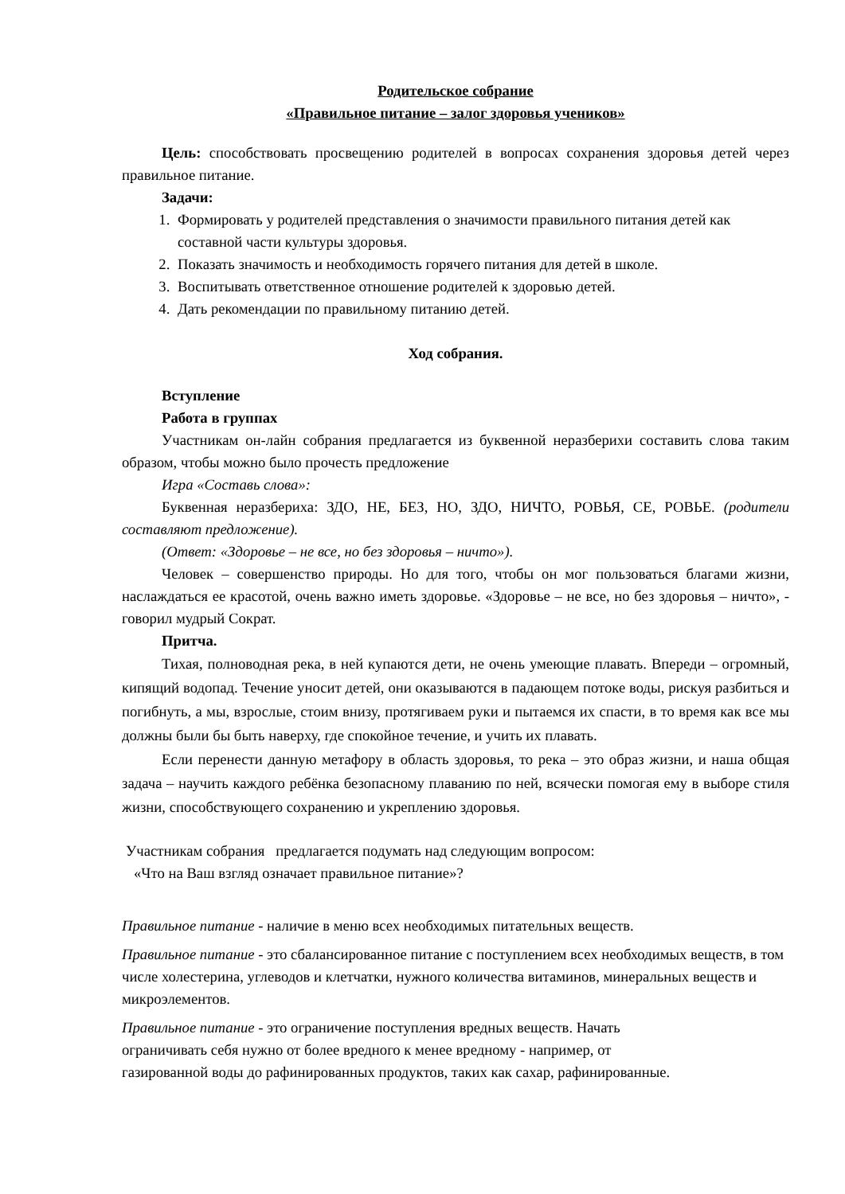Родительское собрание
«Правильное питание – залог здоровья учеников»
Цель: способствовать просвещению родителей в вопросах сохранения здоровья детей через правильное питание.
Задачи:
1. Формировать у родителей представления о значимости правильного питания детей как составной части культуры здоровья.
2. Показать значимость и необходимость горячего питания для детей в школе.
3. Воспитывать ответственное отношение родителей к здоровью детей.
4. Дать рекомендации по правильному питанию детей.
Ход собрания.
Вступление
Работа в группах
Участникам он-лайн собрания предлагается из буквенной неразберихи составить слова таким образом, чтобы можно было прочесть предложение
Игра «Составь слова»:
Буквенная неразбериха: ЗДО, НЕ, БЕЗ, НО, ЗДО, НИЧТО, РОВЬЯ, СЕ, РОВЬЕ. (родители составляют предложение).
(Ответ: «Здоровье – не все, но без здоровья – ничто»).
Человек – совершенство природы. Но для того, чтобы он мог пользоваться благами жизни, наслаждаться ее красотой, очень важно иметь здоровье. «Здоровье – не все, но без здоровья – ничто», - говорил мудрый Сократ.
Притча.
Тихая, полноводная река, в ней купаются дети, не очень умеющие плавать. Впереди – огромный, кипящий водопад. Течение уносит детей, они оказываются в падающем потоке воды, рискуя разбиться и погибнуть, а мы, взрослые, стоим внизу, протягиваем руки и пытаемся их спасти, в то время как все мы должны были бы быть наверху, где спокойное течение, и учить их плавать.
Если перенести данную метафору в область здоровья, то река – это образ жизни, и наша общая задача – научить каждого ребёнка безопасному плаванию по ней, всячески помогая ему в выборе стиля жизни, способствующего сохранению и укреплению здоровья.
Участникам собрания предлагается подумать над следующим вопросом:
«Что на Ваш взгляд означает правильное питание»?
Правильное питание - наличие в меню всех необходимых питательных веществ.
Правильное питание - это сбалансированное питание с поступлением всех необходимых веществ, в том числе холестерина, углеводов и клетчатки, нужного количества витаминов, минеральных веществ и микроэлементов.
Правильное питание - это ограничение поступления вредных веществ. Начать
ограничивать себя нужно от более вредного к менее вредному - например, от
газированной воды до рафинированных продуктов, таких как сахар, рафинированные.